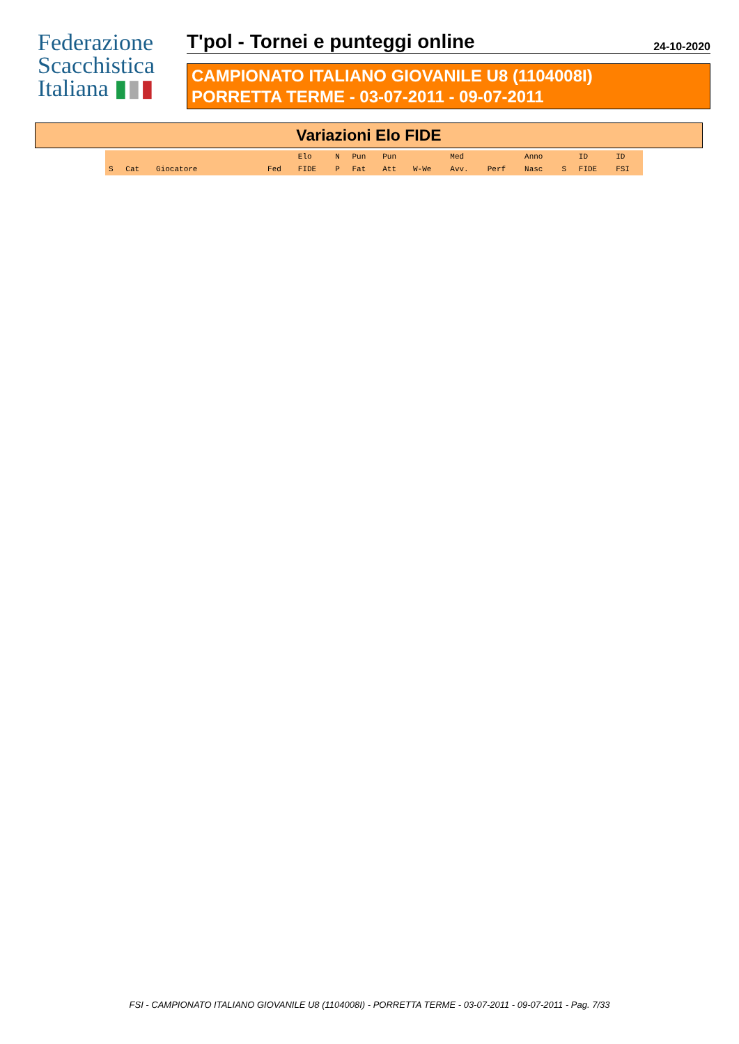Federazione
Scacchistica
Italiana ▮▮▮
T'pol - Tornei e punteggi online
24-10-2020
CAMPIONATO ITALIANO GIOVANILE U8 (1104008I)
PORRETTA TERME - 03-07-2011 - 09-07-2011
Variazioni Elo FIDE
| | | | | Elo | N | Pun | Pun | | Med | | Anno | | ID | ID |
| --- | --- | --- | --- | --- | --- | --- | --- | --- | --- | --- | --- | --- | --- | --- |
| S | Cat | Giocatore | Fed | FIDE | P | Fat | Att | W-We | Avv. | Perf | Nasc | S | FIDE | FSI |
FSI - CAMPIONATO ITALIANO GIOVANILE U8 (1104008I) - PORRETTA TERME - 03-07-2011 - 09-07-2011 - Pag. 7/33